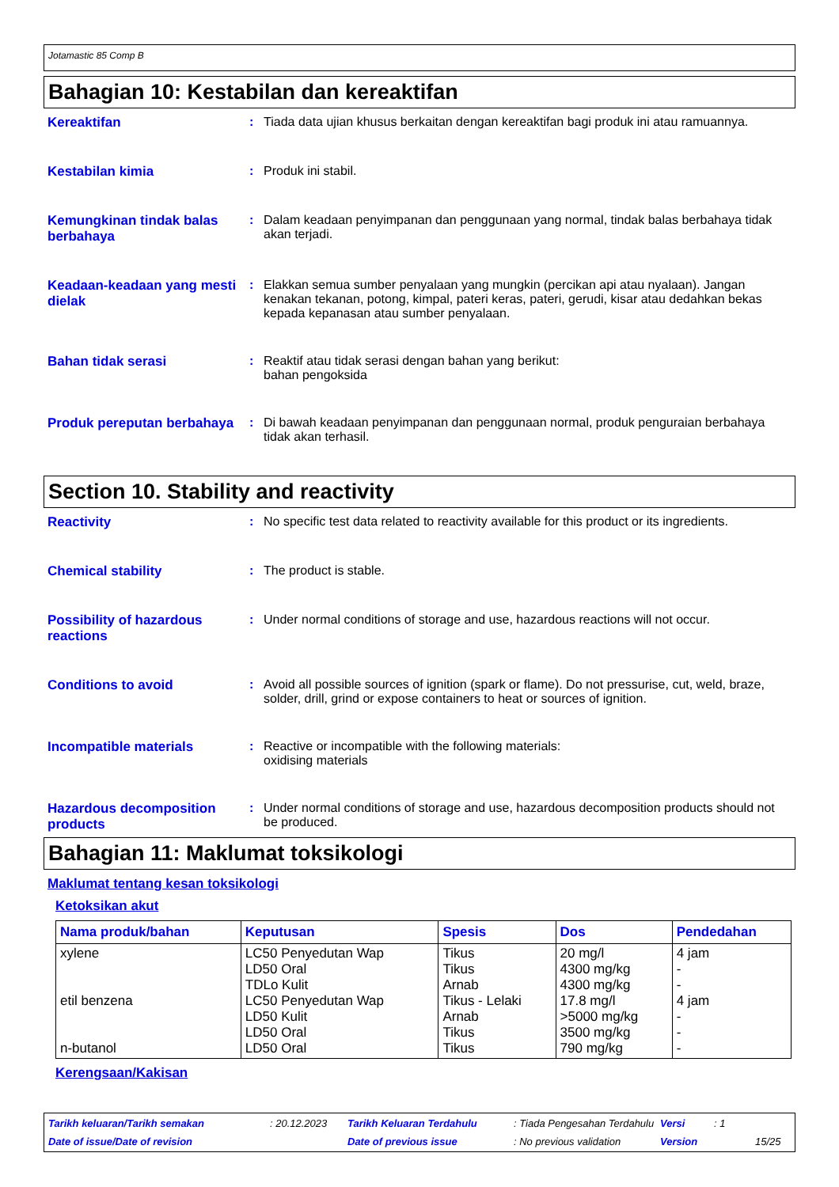Jotamastic 85 Comp B
Bahagian 10: Kestabilan dan kereaktifan
Kereaktifan : Tiada data ujian khusus berkaitan dengan kereaktifan bagi produk ini atau ramuannya.
Kestabilan kimia : Produk ini stabil.
Kemungkinan tindak balas berbahaya
: Dalam keadaan penyimpanan dan penggunaan yang normal, tindak balas berbahaya tidak akan terjadi.
Keadaan-keadaan yang mesti dielak
: Elakkan semua sumber penyalaan yang mungkin (percikan api atau nyalaan). Jangan kenakan tekanan, potong, kimpal, pateri keras, pateri, gerudi, kisar atau dedahkan bekas kepada kepanasan atau sumber penyalaan.
Bahan tidak serasi : Reaktif atau tidak serasi dengan bahan yang berikut:
bahan pengoksida
Produk pereputan berbahaya
: Di bawah keadaan penyimpanan dan penggunaan normal, produk penguraian berbahaya tidak akan terhasil.
Section 10. Stability and reactivity
Reactivity : No specific test data related to reactivity available for this product or its ingredients.
Chemical stability : The product is stable.
Possibility of hazardous reactions
: Under normal conditions of storage and use, hazardous reactions will not occur.
Conditions to avoid : Avoid all possible sources of ignition (spark or flame). Do not pressurise, cut, weld, braze, solder, drill, grind or expose containers to heat or sources of ignition.
Incompatible materials : Reactive or incompatible with the following materials:
oxidising materials
Hazardous decomposition products
: Under normal conditions of storage and use, hazardous decomposition products should not be produced.
Bahagian 11: Maklumat toksikologi
Maklumat tentang kesan toksikologi
Ketoksikan akut
| Nama produk/bahan | Keputusan | Spesis | Dos | Pendedahan |
| --- | --- | --- | --- | --- |
| xylene etil benzena n-butanol | LC50 Penyedutan Wap LD50 Oral TDLo Kulit LC50 Penyedutan Wap LD50 Kulit LD50 Oral LD50 Oral | Tikus Tikus Arnab Tikus - Lelaki Arnab Tikus Tikus | 20 mg/l 4300 mg/kg 4300 mg/kg 17.8 mg/l >5000 mg/kg 3500 mg/kg 790 mg/kg | 4 jam - - 4 jam - - - |
Kerengsaan/Kakisan
Tarikh keluaran/Tarikh semakan: 20.12.2023 Tarikh Keluaran Terdahulu: Tiada Pengesahan Terdahulu Versi: 1
Date of issue/Date of revision Date of previous issue: No previous validation Version 15/25